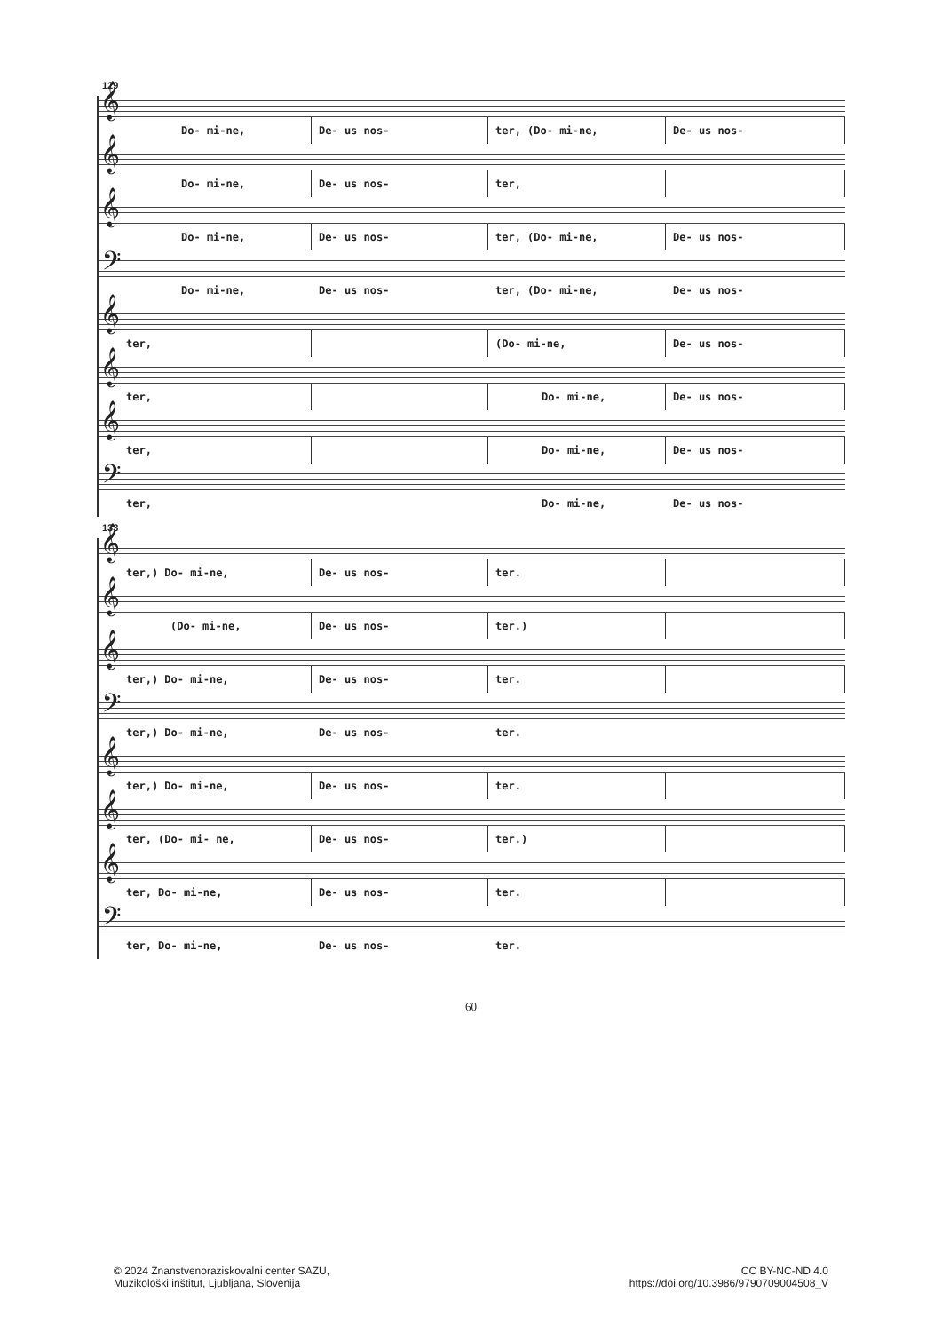129
𝄞
Do- mi-ne, De- us nos- ter, (Do- mi-ne, De- us nos-
𝄞
Do- mi-ne, De- us nos- ter,
𝄞
Do- mi-ne, De- us nos- ter, (Do- mi-ne, De- us nos-
𝄢
Do- mi-ne, De- us nos- ter, (Do- mi-ne, De- us nos-
𝄞
ter, (Do- mi-ne, De- us nos-
𝄞
ter, Do- mi-ne, De- us nos-
𝄞
ter, Do- mi-ne, De- us nos-
𝄢
ter, Do- mi-ne, De- us nos-
133
𝄞
ter,) Do- mi-ne, De- us nos- ter.
𝄞
(Do- mi-ne, De- us nos- ter.)
𝄞
ter,) Do- mi-ne, De- us nos- ter.
𝄢
ter,) Do- mi-ne, De- us nos- ter.
𝄞
ter,) Do- mi-ne, De- us nos- ter.
𝄞
ter, (Do- mi- ne, De- us nos- ter.)
𝄞
ter, Do- mi-ne, De- us nos- ter.
𝄢
ter, Do- mi-ne, De- us nos- ter.
60
© 2024 Znanstvenoraziskovalni center SAZU,
Muzikološki inštitut, Ljubljana, Slovenija
CC BY-NC-ND 4.0
https://doi.org/10.3986/9790709004508_V